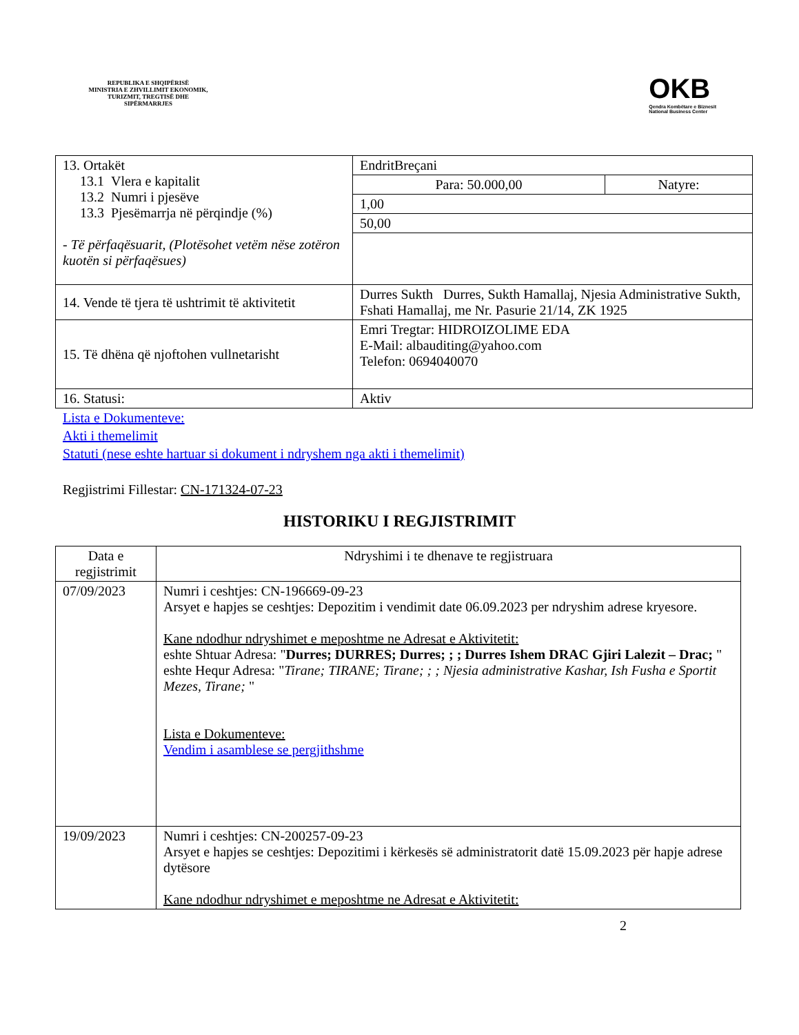REPUBLIKA E SHQIPËRISË
MINISTRIA E ZHVILLIMIT EKONOMIK, TURIZMIT, TREGTISË DHE SIPËRMARRJES
OKB
Qendra Kombëtare e Biznesit
National Business Center
| 13. Ortakët 13.1 Vlera e kapitalit 13.2 Numri i pjesëve 13.3 Pjesëmarrja në përqindje (%) - Të përfaqësuarit, (Plotësohet vetëm nëse zotëron kuotën si përfaqësues) | EndritBreçani | |
| | Para: 50.000,00 | Natyre: |
| | 1,00 | |
| | 50,00 | |
| 14. Vende të tjera të ushtrimit të aktivitetit | Durres Sukth Durres, Sukth Hamallaj, Njesia Administrative Sukth, Fshati Hamallaj, me Nr. Pasurie 21/14, ZK 1925 | |
| 15. Të dhëna që njoftohen vullnetarisht | Emri Tregtar: HIDROIZOLIME EDA E-Mail: albauditing@yahoo.com Telefon: 0694040070 | |
| 16. Statusi: | Aktiv | |
Lista e Dokumenteve:
Akti i themelimit
Statuti (nese eshte hartuar si dokument i ndryshem nga akti i themelimit)
Regjistrimi Fillestar: CN-171324-07-23
HISTORIKU I REGJISTRIMIT
| Data e regjistrimit | Ndryshimi i te dhenave te regjistruara |
| --- | --- |
| 07/09/2023 | Numri i ceshtjes: CN-196669-09-23 Arsyet e hapjes se ceshtjes: Depozitim i vendimit date 06.09.2023 per ndryshim adrese kryesore. Kane ndodhur ndryshimet e meposhtme ne Adresat e Aktivitetit: eshte Shtuar Adresa: " Durres; DURRES; Durres; ; ; Durres Ishem DRAC Gjiri Lalezit – Drac; " eshte Hequr Adresa: " Tirane; TIRANE; Tirane; ; ; Njesia administrative Kashar, Ish Fusha e Sportit Mezes, Tirane; " Lista e Dokumenteve: Vendim i asamblese se pergjithshme |
| 19/09/2023 | Numri i ceshtjes: CN-200257-09-23 Arsyet e hapjes se ceshtjes: Depozitimi i kërkesës së administratorit datë 15.09.2023 për hapje adrese dytësore Kane ndodhur ndryshimet e meposhtme ne Adresat e Aktivitetit: |
2